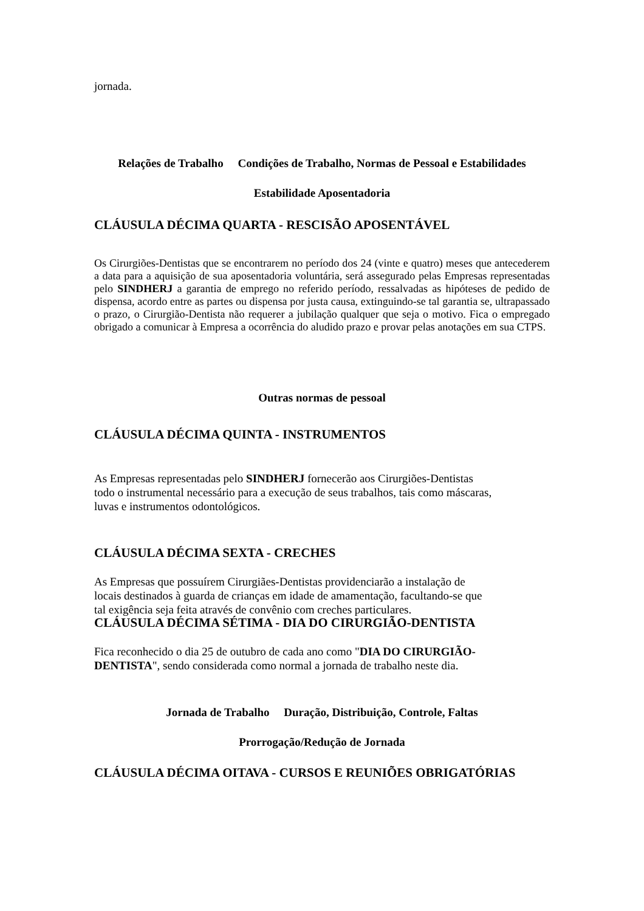jornada.
Relações de Trabalho Condições de Trabalho, Normas de Pessoal e Estabilidades
Estabilidade Aposentadoria
CLÁUSULA DÉCIMA QUARTA - RESCISÃO APOSENTÁVEL
Os Cirurgiões-Dentistas que se encontrarem no período dos 24 (vinte e quatro) meses que antecederem a data para a aquisição de sua aposentadoria voluntária, será assegurado pelas Empresas representadas pelo SINDHERJ a garantia de emprego no referido período, ressalvadas as hipóteses de pedido de dispensa, acordo entre as partes ou dispensa por justa causa, extinguindo-se tal garantia se, ultrapassado o prazo, o Cirurgião-Dentista não requerer a jubilação qualquer que seja o motivo. Fica o empregado obrigado a comunicar à Empresa a ocorrência do aludido prazo e provar pelas anotações em sua CTPS.
Outras normas de pessoal
CLÁUSULA DÉCIMA QUINTA - INSTRUMENTOS
As Empresas representadas pelo SINDHERJ fornecerão aos Cirurgiões-Dentistas
todo o instrumental necessário para a execução de seus trabalhos, tais como máscaras,
luvas e instrumentos odontológicos.
CLÁUSULA DÉCIMA SEXTA - CRECHES
As Empresas que possuírem Cirurgiães-Dentistas providenciarão a instalação de
locais destinados à guarda de crianças em idade de amamentação, facultando-se que
tal exigência seja feita através de convênio com creches particulares.
CLÁUSULA DÉCIMA SÉTIMA - DIA DO CIRURGIÃO-DENTISTA
Fica reconhecido o dia 25 de outubro de cada ano como "DIA DO CIRURGIÃO-
DENTISTA", sendo considerada como normal a jornada de trabalho neste dia.
Jornada de Trabalho Duração, Distribuição, Controle, Faltas
Prorrogação/Redução de Jornada
CLÁUSULA DÉCIMA OITAVA - CURSOS E REUNIÕES OBRIGATÓRIAS